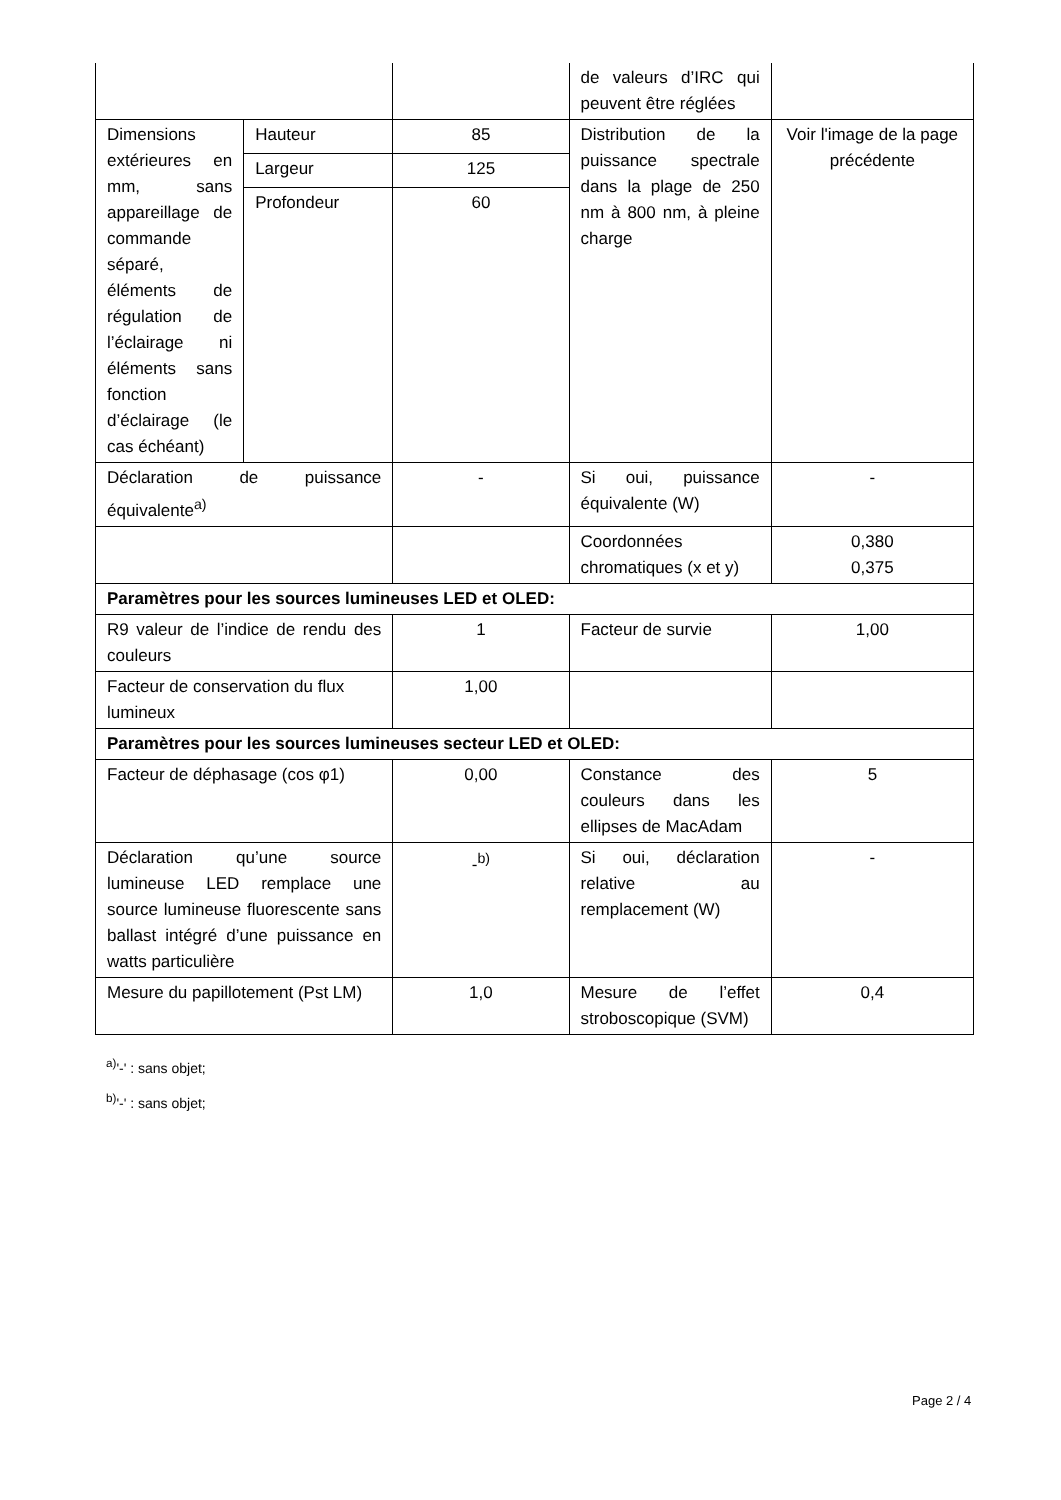| | | | de valeurs d’IRC qui peuvent être réglées | |
| Dimensions extérieures en mm, sans appareillage de commande séparé, éléments de régulation de l’éclairage ni éléments sans fonction d’éclairage (le cas échéant) | Hauteur | 85 | Distribution de la puissance spectrale dans la plage de 250 nm à 800 nm, à pleine charge | Voir l'image de la page précédente |
| | Largeur | 125 | | |
| | Profondeur | 60 | | |
| Déclaration de puissance équivalente<sup>a)</sup> | | - | Si oui, puissance équivalente (W) | - |
| | | | Coordonnées chromatiques (x et y) | 0,380 0,375 |
| Paramètres pour les sources lumineuses LED et OLED: | | | | |
| R9 valeur de l’indice de rendu des couleurs | | 1 | Facteur de survie | 1,00 |
| Facteur de conservation du flux lumineux | | 1,00 | | |
| Paramètres pour les sources lumineuses secteur LED et OLED: | | | | |
| Facteur de déphasage (cos φ1) | | 0,00 | Constance des couleurs dans les ellipses de MacAdam | 5 |
| Déclaration qu’une source lumineuse LED remplace une source lumineuse fluorescente sans ballast intégré d’une puissance en watts particulière | | -<sup>b)</sup> | Si oui, déclaration relative au remplacement (W) | - |
| Mesure du papillotement (Pst LM) | | 1,0 | Mesure de l’effet stroboscopique (SVM) | 0,4 |
<sup>a)</sup> '-' : sans objet;
<sup>b)</sup> '-' : sans objet;
Page 2 / 4